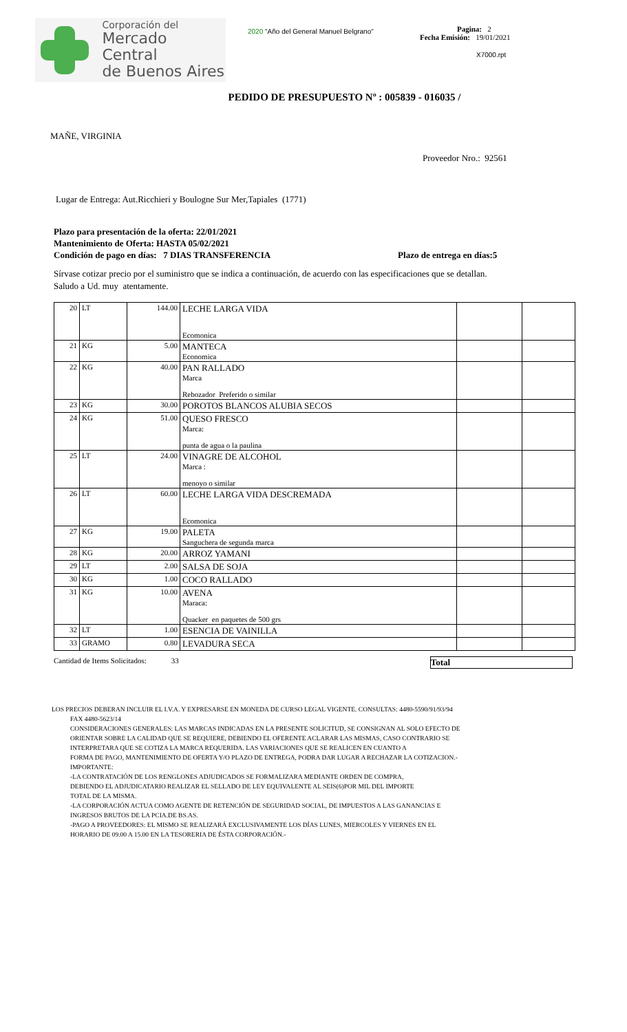Corporación del
Mercado Central
de Buenos Aires
2020 "Año del General Manuel Belgrano"
Pagina: 2
Fecha Emisión: 19/01/2021
X7000.rpt
PEDIDO DE PRESUPUESTO Nº : 005839 - 016035 /
MAÑE, VIRGINIA
Proveedor Nro.: 92561
Lugar de Entrega: Aut.Ricchieri y Boulogne Sur Mer,Tapiales (1771)
Plazo para presentación de la oferta: 22/01/2021
Mantenimiento de Oferta: HASTA 05/02/2021
Condición de pago en días: 7 DIAS TRANSFERENCIA Plazo de entrega en días:5
Sírvase cotizar precio por el suministro que se indica a continuación, de acuerdo con las especificaciones que se detallan.
Saludo a Ud. muy atentamente.
| 20 | LT | 144.00 | LECHE LARGA VIDA Ecomonica | | |
| 21 | KG | 5.00 | MANTECA Economica | | |
| 22 | KG | 40.00 | PAN RALLADO Marca Rebozador Preferido o similar | | |
| 23 | KG | 30.00 | POROTOS BLANCOS ALUBIA SECOS | | |
| 24 | KG | 51.00 | QUESO FRESCO Marca: punta de agua o la paulina | | |
| 25 | LT | 24.00 | VINAGRE DE ALCOHOL Marca : menoyo o similar | | |
| 26 | LT | 60.00 | LECHE LARGA VIDA DESCREMADA Ecomonica | | |
| 27 | KG | 19.00 | PALETA Sanguchera de segunda marca | | |
| 28 | KG | 20.00 | ARROZ YAMANI | | |
| 29 | LT | 2.00 | SALSA DE SOJA | | |
| 30 | KG | 1.00 | COCO RALLADO | | |
| 31 | KG | 10.00 | AVENA Maraca: Quacker en paquetes de 500 grs | | |
| 32 | LT | 1.00 | ESENCIA DE VAINILLA | | |
| 33 | GRAMO | 0.80 | LEVADURA SECA | | |
Cantidad de Items Solicitados: 33 Total
LOS PRECIOS DEBERAN INCLUIR EL I.V.A. Y EXPRESARSE EN MONEDA DE CURSO LEGAL VIGENTE. CONSULTAS: 4480-5590/91/93/94
FAX 4480-5623/14
CONSIDERACIONES GENERALES: LAS MARCAS INDICADAS EN LA PRESENTE SOLICITUD, SE CONSIGNAN AL SOLO EFECTO DE
ORIENTAR SOBRE LA CALIDAD QUE SE REQUIERE, DEBIENDO EL OFERENTE ACLARAR LAS MISMAS, CASO CONTRARIO SE
INTERPRETARA QUE SE COTIZA LA MARCA REQUERIDA. LAS VARIACIONES QUE SE REALICEN EN CUANTO A
FORMA DE PAGO, MANTENIMIENTO DE OFERTA Y/O PLAZO DE ENTREGA, PODRA DAR LUGAR A RECHAZAR LA COTIZACION.-
IMPORTANTE:
-LA CONTRATACIÓN DE LOS RENGLONES ADJUDICADOS SE FORMALIZARA MEDIANTE ORDEN DE COMPRA,
DEBIENDO EL ADJUDICATARIO REALIZAR EL SELLADO DE LEY EQUIVALENTE AL SEIS(6)POR MIL DEL IMPORTE
TOTAL DE LA MISMA.
-LA CORPORACIÓN ACTUA COMO AGENTE DE RETENCIÓN DE SEGURIDAD SOCIAL, DE IMPUESTOS A LAS GANANCIAS E
INGRESOS BRUTOS DE LA PCIA.DE BS.AS.
-PAGO A PROVEEDORES: EL MISMO SE REALIZARÁ EXCLUSIVAMENTE LOS DÍAS LUNES, MIERCOLES Y VIERNES EN EL
HORARIO DE 09.00 A 15.00 EN LA TESORERIA DE ÉSTA CORPORACIÓN.-